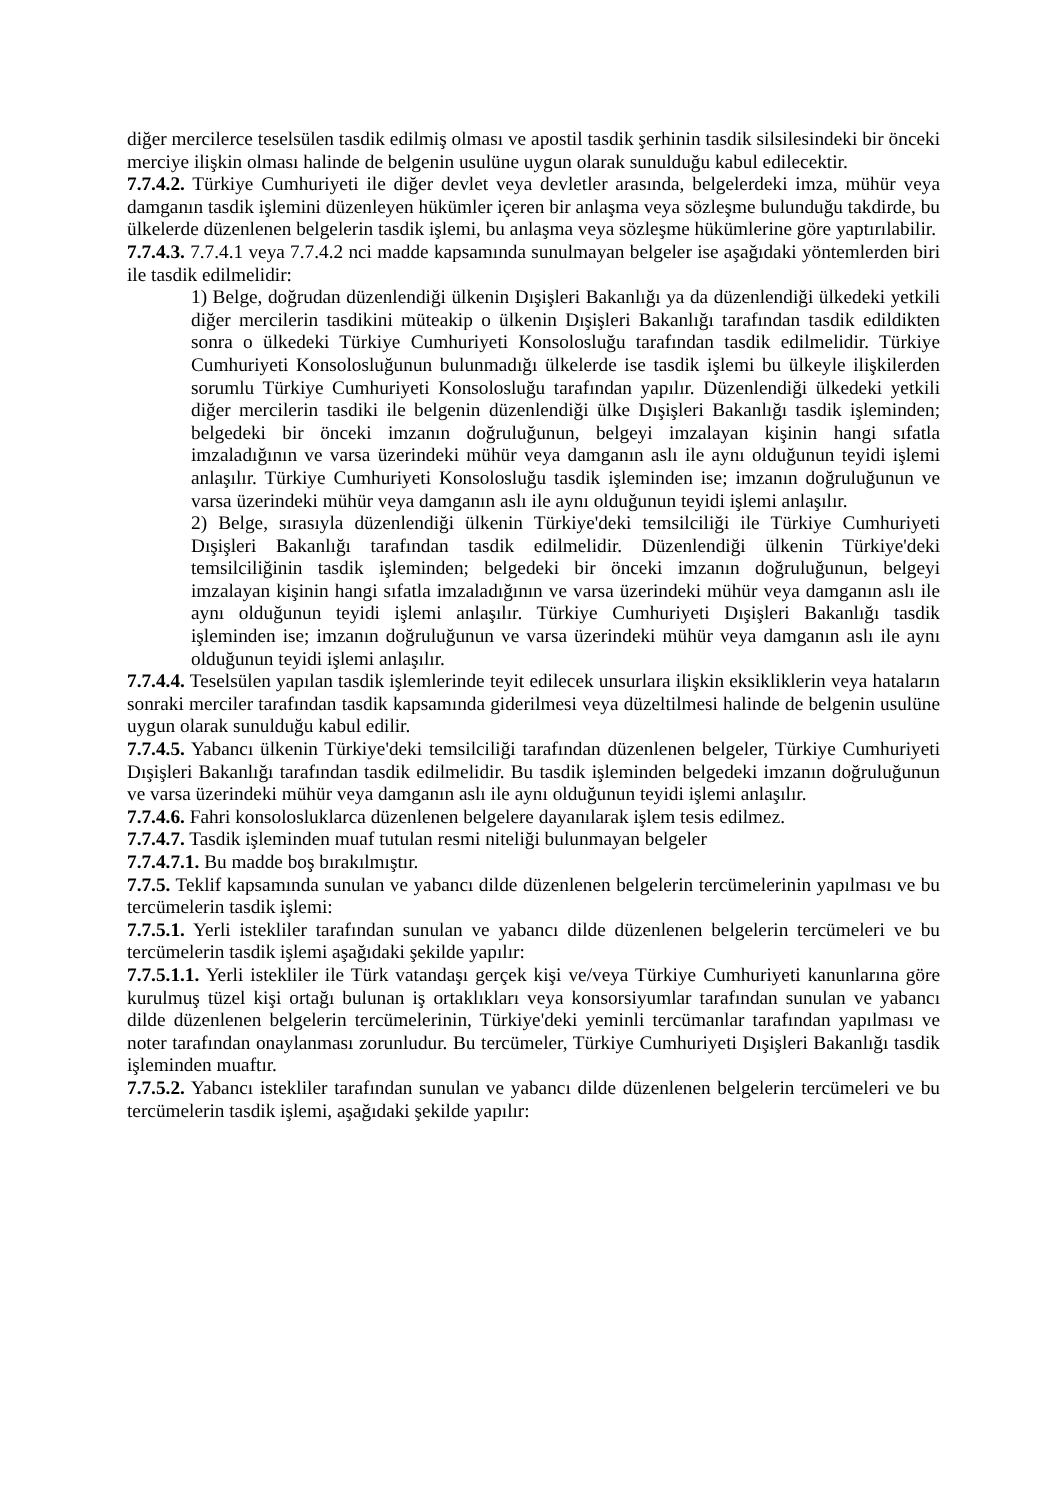diğer mercilerce teselsülen tasdik edilmiş olması ve apostil tasdik şerhinin tasdik silsilesindeki bir önceki merciye ilişkin olması halinde de belgenin usulüne uygun olarak sunulduğu kabul edilecektir.
7.7.4.2. Türkiye Cumhuriyeti ile diğer devlet veya devletler arasında, belgelerdeki imza, mühür veya damganın tasdik işlemini düzenleyen hükümler içeren bir anlaşma veya sözleşme bulunduğu takdirde, bu ülkelerde düzenlenen belgelerin tasdik işlemi, bu anlaşma veya sözleşme hükümlerine göre yaptırılabilir.
7.7.4.3. 7.7.4.1 veya 7.7.4.2 nci madde kapsamında sunulmayan belgeler ise aşağıdaki yöntemlerden biri ile tasdik edilmelidir:
1) Belge, doğrudan düzenlendiği ülkenin Dışişleri Bakanlığı ya da düzenlendiği ülkedeki yetkili diğer mercilerin tasdikini müteakip o ülkenin Dışişleri Bakanlığı tarafından tasdik edildikten sonra o ülkedeki Türkiye Cumhuriyeti Konsolosluğu tarafından tasdik edilmelidir. Türkiye Cumhuriyeti Konsolosluğunun bulunmadığı ülkelerde ise tasdik işlemi bu ülkeyle ilişkilerden sorumlu Türkiye Cumhuriyeti Konsolosluğu tarafından yapılır. Düzenlendiği ülkedeki yetkili diğer mercilerin tasdiki ile belgenin düzenlendiği ülke Dışişleri Bakanlığı tasdik işleminden; belgedeki bir önceki imzanın doğruluğunun, belgeyi imzalayan kişinin hangi sıfatla imzaladığının ve varsa üzerindeki mühür veya damganın aslı ile aynı olduğunun teyidi işlemi anlaşılır. Türkiye Cumhuriyeti Konsolosluğu tasdik işleminden ise; imzanın doğruluğunun ve varsa üzerindeki mühür veya damganın aslı ile aynı olduğunun teyidi işlemi anlaşılır.
2) Belge, sırasıyla düzenlendiği ülkenin Türkiye'deki temsilciliği ile Türkiye Cumhuriyeti Dışişleri Bakanlığı tarafından tasdik edilmelidir. Düzenlendiği ülkenin Türkiye'deki temsilciliğinin tasdik işleminden; belgedeki bir önceki imzanın doğruluğunun, belgeyi imzalayan kişinin hangi sıfatla imzaladığının ve varsa üzerindeki mühür veya damganın aslı ile aynı olduğunun teyidi işlemi anlaşılır. Türkiye Cumhuriyeti Dışişleri Bakanlığı tasdik işleminden ise; imzanın doğruluğunun ve varsa üzerindeki mühür veya damganın aslı ile aynı olduğunun teyidi işlemi anlaşılır.
7.7.4.4. Teselsülen yapılan tasdik işlemlerinde teyit edilecek unsurlara ilişkin eksikliklerin veya hataların sonraki merciler tarafından tasdik kapsamında giderilmesi veya düzeltilmesi halinde de belgenin usulüne uygun olarak sunulduğu kabul edilir.
7.7.4.5. Yabancı ülkenin Türkiye'deki temsilciliği tarafından düzenlenen belgeler, Türkiye Cumhuriyeti Dışişleri Bakanlığı tarafından tasdik edilmelidir. Bu tasdik işleminden belgedeki imzanın doğruluğunun ve varsa üzerindeki mühür veya damganın aslı ile aynı olduğunun teyidi işlemi anlaşılır.
7.7.4.6. Fahri konsolosluklarca düzenlenen belgelere dayanılarak işlem tesis edilmez.
7.7.4.7. Tasdik işleminden muaf tutulan resmi niteliği bulunmayan belgeler
7.7.4.7.1. Bu madde boş bırakılmıştır.
7.7.5. Teklif kapsamında sunulan ve yabancı dilde düzenlenen belgelerin tercümelerinin yapılması ve bu tercümelerin tasdik işlemi:
7.7.5.1. Yerli istekliler tarafından sunulan ve yabancı dilde düzenlenen belgelerin tercümeleri ve bu tercümelerin tasdik işlemi aşağıdaki şekilde yapılır:
7.7.5.1.1. Yerli istekliler ile Türk vatandaşı gerçek kişi ve/veya Türkiye Cumhuriyeti kanunlarına göre kurulmuş tüzel kişi ortağı bulunan iş ortaklıkları veya konsorsiyumlar tarafından sunulan ve yabancı dilde düzenlenen belgelerin tercümelerinin, Türkiye'deki yeminli tercümanlar tarafından yapılması ve noter tarafından onaylanması zorunludur. Bu tercümeler, Türkiye Cumhuriyeti Dışişleri Bakanlığı tasdik işleminden muaftır.
7.7.5.2. Yabancı istekliler tarafından sunulan ve yabancı dilde düzenlenen belgelerin tercümeleri ve bu tercümelerin tasdik işlemi, aşağıdaki şekilde yapılır: